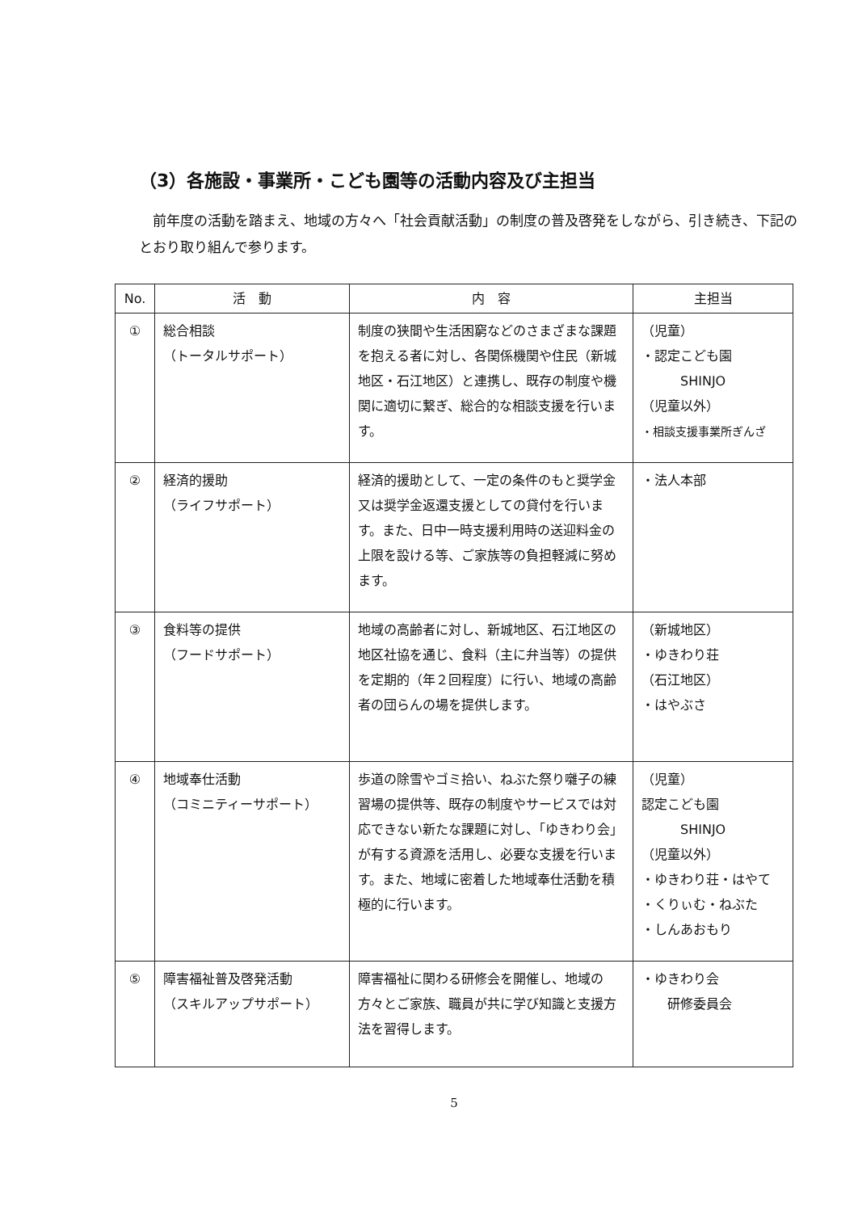（3）各施設・事業所・こども園等の活動内容及び主担当
前年度の活動を踏まえ、地域の方々へ「社会貢献活動」の制度の普及啓発をしながら、引き続き、下記のとおり取り組んで参ります。
| No. | 活 動 | 内 容 | 主担当 |
| --- | --- | --- | --- |
| ① | 総合相談 （トータルサポート） | 制度の狭間や生活困窮などのさまざまな課題を抱える者に対し、各関係機関や住民（新城地区・石江地区）と連携し、既存の制度や機関に適切に繋ぎ、総合的な相談支援を行います。 | （児童） ・認定こども園 SHINJO （児童以外） ・相談支援事業所ぎんざ |
| ② | 経済的援助 （ライフサポート） | 経済的援助として、一定の条件のもと奨学金又は奨学金返還支援としての貸付を行います。また、日中一時支援利用時の送迎料金の上限を設ける等、ご家族等の負担軽減に努めます。 | ・法人本部 |
| ③ | 食料等の提供 （フードサポート） | 地域の高齢者に対し、新城地区、石江地区の地区社協を通じ、食料（主に弁当等）の提供を定期的（年２回程度）に行い、地域の高齢者の団らんの場を提供します。 | （新城地区） ・ゆきわり荘 （石江地区） ・はやぶさ |
| ④ | 地域奉仕活動 （コミニティーサポート） | 歩道の除雪やゴミ拾い、ねぶた祭り囃子の練習場の提供等、既存の制度やサービスでは対応できない新たな課題に対し、「ゆきわり会」が有する資源を活用し、必要な支援を行います。また、地域に密着した地域奉仕活動を積極的に行います。 | （児童） 認定こども園 SHINJO （児童以外） ・ゆきわり荘・はやて ・くりぃむ・ねぶた ・しんあおもり |
| ⑤ | 障害福祉普及啓発活動 （スキルアップサポート） | 障害福祉に関わる研修会を開催し、地域の方々とご家族、職員が共に学び知識と支援方法を習得します。 | ・ゆきわり会 研修委員会 |
5